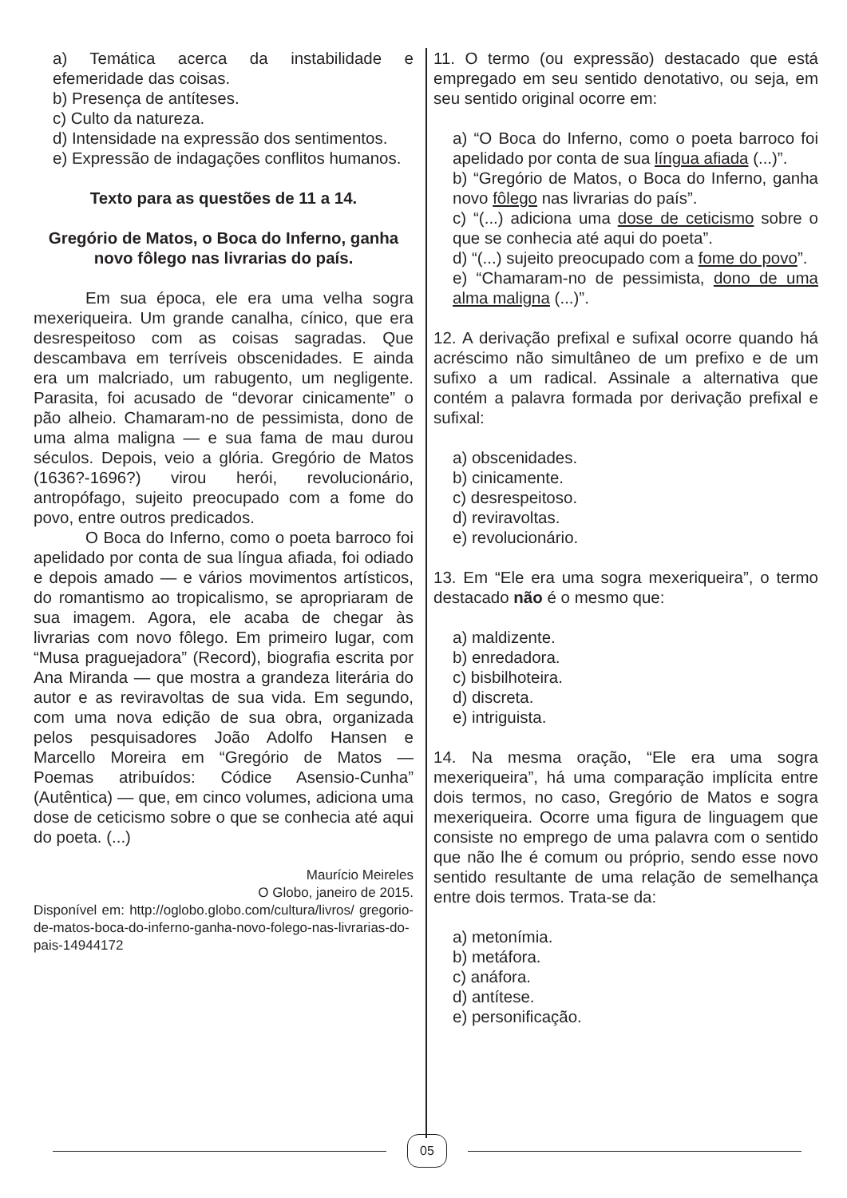a) Temática acerca da instabilidade e efemeridade das coisas.
b) Presença de antíteses.
c) Culto da natureza.
d) Intensidade na expressão dos sentimentos.
e) Expressão de indagações conflitos humanos.
Texto para as questões de 11 a 14.
Gregório de Matos, o Boca do Inferno, ganha novo fôlego nas livrarias do país.
Em sua época, ele era uma velha sogra mexeriqueira. Um grande canalha, cínico, que era desrespeitoso com as coisas sagradas. Que descambava em terríveis obscenidades. E ainda era um malcriado, um rabugento, um negligente. Parasita, foi acusado de “devorar cinicamente” o pão alheio. Chamaram-no de pessimista, dono de uma alma maligna — e sua fama de mau durou séculos. Depois, veio a glória. Gregório de Matos (1636?-1696?) virou herói, revolucionário, antropófago, sujeito preocupado com a fome do povo, entre outros predicados.
O Boca do Inferno, como o poeta barroco foi apelidado por conta de sua língua afiada, foi odiado e depois amado — e vários movimentos artísticos, do romantismo ao tropicalismo, se apropriaram de sua imagem. Agora, ele acaba de chegar às livrarias com novo fôlego. Em primeiro lugar, com “Musa praguejadora” (Record), biografia escrita por Ana Miranda — que mostra a grandeza literária do autor e as reviravoltas de sua vida. Em segundo, com uma nova edição de sua obra, organizada pelos pesquisadores João Adolfo Hansen e Marcello Moreira em “Gregório de Matos — Poemas atribuídos: Códice Asensio-Cunha” (Autêntica) — que, em cinco volumes, adiciona uma dose de ceticismo sobre o que se conhecia até aqui do poeta. (...)
Maurício Meireles
O Globo, janeiro de 2015.
Disponível em: http://oglobo.globo.com/cultura/livros/ gregorio-de-matos-boca-do-inferno-ganha-novo-folego-nas-livrarias-do-pais-14944172
11. O termo (ou expressão) destacado que está empregado em seu sentido denotativo, ou seja, em seu sentido original ocorre em:
a) “O Boca do Inferno, como o poeta barroco foi apelidado por conta de sua língua afiada (...)”.
b) “Gregório de Matos, o Boca do Inferno, ganha novo fôlego nas livrarias do país”.
c) “(...) adiciona uma dose de ceticismo sobre o que se conhecia até aqui do poeta”.
d) “(...) sujeito preocupado com a fome do povo”.
e) “Chamaram-no de pessimista, dono de uma alma maligna (...)”.
12. A derivação prefixal e sufixal ocorre quando há acréscimo não simultâneo de um prefixo e de um sufixo a um radical. Assinale a alternativa que contém a palavra formada por derivação prefixal e sufixal:
a) obscenidades.
b) cinicamente.
c) desrespeitoso.
d) reviravoltas.
e) revolucionário.
13. Em “Ele era uma sogra mexeriqueira”, o termo destacado não é o mesmo que:
a) maldizente.
b) enredadora.
c) bisbilhoteira.
d) discreta.
e) intriguista.
14. Na mesma oração, “Ele era uma sogra mexeriqueira”, há uma comparação implícita entre dois termos, no caso, Gregório de Matos e sogra mexeriqueira. Ocorre uma figura de linguagem que consiste no emprego de uma palavra com o sentido que não lhe é comum ou próprio, sendo esse novo sentido resultante de uma relação de semelhança entre dois termos. Trata-se da:
a) metonímia.
b) metáfora.
c) anáfora.
d) antítese.
e) personificação.
05